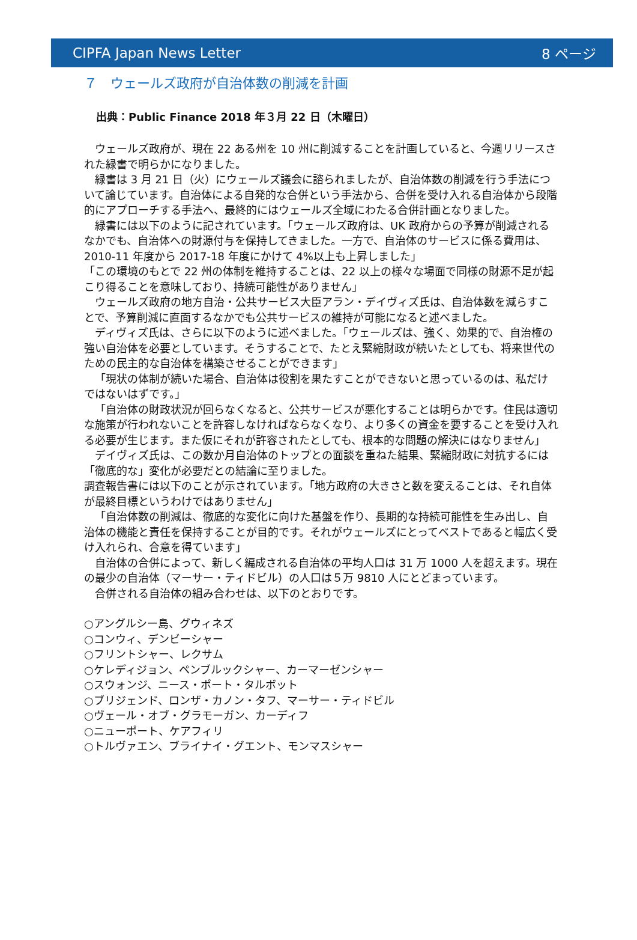CIPFA Japan News Letter 8 ページ
７　ウェールズ政府が自治体数の削減を計画
出典：Public Finance 2018 年３月 22 日（木曜日）
ウェールズ政府が、現在 22 ある州を 10 州に削減することを計画していると、今週リリースされた緑書で明らかになりました。
緑書は 3 月 21 日（火）にウェールズ議会に諮られましたが、自治体数の削減を行う手法について論じています。自治体による自発的な合併という手法から、合併を受け入れる自治体から段階的にアプローチする手法へ、最終的にはウェールズ全域にわたる合併計画となりました。
緑書には以下のように記されています。「ウェールズ政府は、UK 政府からの予算が削減されるなかでも、自治体への財源付与を保持してきました。一方で、自治体のサービスに係る費用は、2010-11 年度から 2017-18 年度にかけて 4%以上も上昇しました」
「この環境のもとで 22 州の体制を維持することは、22 以上の様々な場面で同様の財源不足が起こり得ることを意味しており、持続可能性がありません」
ウェールズ政府の地方自治・公共サービス大臣アラン・デイヴィズ氏は、自治体数を減らすことで、予算削減に直面するなかでも公共サービスの維持が可能になると述べました。
ディヴィズ氏は、さらに以下のように述べました。「ウェールズは、強く、効果的で、自治権の強い自治体を必要としています。そうすることで、たとえ緊縮財政が続いたとしても、将来世代のための民主的な自治体を構築させることができます」
「現状の体制が続いた場合、自治体は役割を果たすことができないと思っているのは、私だけではないはずです。」
「自治体の財政状況が回らなくなると、公共サービスが悪化することは明らかです。住民は適切な施策が行われないことを許容しなければならなくなり、より多くの資金を要することを受け入れる必要が生じます。また仮にそれが許容されたとしても、根本的な問題の解決にはなりません」
デイヴィズ氏は、この数か月自治体のトップとの面談を重ねた結果、緊縮財政に対抗するには「徹底的な」変化が必要だとの結論に至りました。
調査報告書には以下のことが示されています。「地方政府の大きさと数を変えることは、それ自体が最終目標というわけではありません」
「自治体数の削減は、徹底的な変化に向けた基盤を作り、長期的な持続可能性を生み出し、自治体の機能と責任を保持することが目的です。それがウェールズにとってベストであると幅広く受け入れられ、合意を得ています」
自治体の合併によって、新しく編成される自治体の平均人口は 31 万 1000 人を超えます。現在の最少の自治体（マーサー・ティドビル）の人口は５万 9810 人にとどまっています。
合併される自治体の組み合わせは、以下のとおりです。
○アングルシー島、グウィネズ
○コンウィ、デンビーシャー
○フリントシャー、レクサム
○ケレディジョン、ペンブルックシャー、カーマーゼンシャー
○スウォンジ、ニース・ポート・タルボット
○ブリジェンド、ロンザ・カノン・タフ、マーサー・ティドビル
○ヴェール・オブ・グラモーガン、カーディフ
○ニューポート、ケアフィリ
○トルヴァエン、ブライナイ・グエント、モンマスシャー